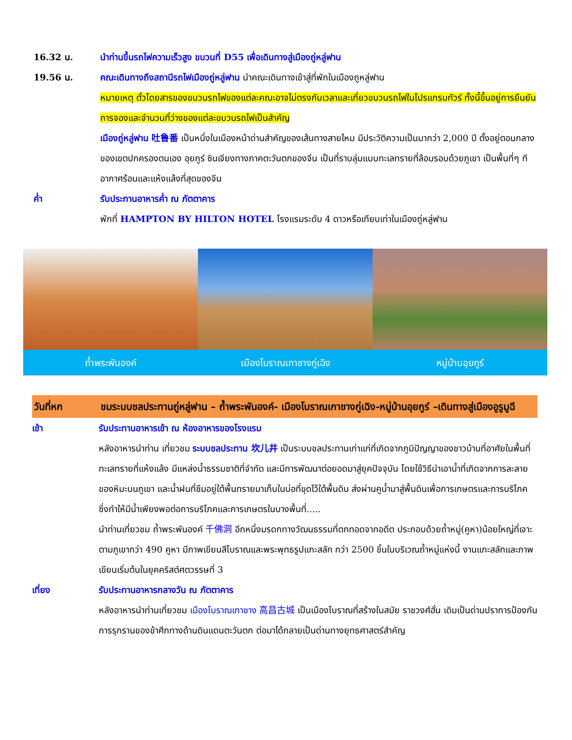16.32 น. นำท่านขึ้นรถไฟความเร็วสูง ขบวนที่ D55 เพื่อเดินทางสู่เมืองถู่หลู่ฟาน
19.56 น. คณะเดินทางถึงสถานีรถไฟเมืองถู่หลู่ฟาน นำคณะเดินทางเข้าสู่ที่พักในเมืองถูหลู่ฟาน
หมายเหตุ ตั๋วโดยสารของขบวนรถไฟของแต่ละคณะอาจไม่ตรงกับเวลาและเที่ยวขบวนรถไฟในโปรแกรมทัวร์ ทั้งนี้ขึ้นอยู่การยืนยันการจองและจำนวนที่ว่างของแต่ละขบวนรถไฟเป็นสำคัญ
เมืองถู่หลู่ฟาน 吐鲁番 เป็นหนึ่งในเมืองหน้าด่านสำคัญของเส้นทางสายไหม มีประวัติความเป็นมากว่า 2,000 ปี ตั้งอยู่ตอนกลางของเขตปกครองตนเอง อุยกูร์ ซินเจียงทางภาคตะวันตกของจีน เป็นที่ราบลุ่มแบบทะเลทรายที่ล้อมรอบด้วยภูเขา เป็นพื้นที่ๆ ทีอากาศร้อนและแห้งแล้งที่สุดของจีน
ค่ำ รับประทานอาหารค่ำ ณ ภัตตาคาร
พักที่ HAMPTON BY HILTON HOTEL โรงแรมระดับ 4 ดาวหรือเทียบเท่าในเมืองถู่หลู่ฟาน
ถ้ำพระพันองค์ เมืองโบราณเกาชางกู่เฉิง หมู่บ้านอุยกูร์
วันที่หก ชมระบบชลประทานถู่หลู่ฟาน – ถ้ำพระพันองค์- เมืองโบราณเกาชางกู่เฉิง-หมู่บ้านอุยกูร์ –เดินทางสู่เมืองอูรูมูฉี
เช้า รับประทานอาหารเช้า ณ ห้องอาหารของโรงแรม
หลังอาหารนำท่าน เที่ยวชม ระบบชลประทาน 坎儿井 เป็นระบบชลประทานเก่าแก่ที่เกิดจากภูมิปัญญาของชาวบ้านที่อาศัยในพื้นที่ทะเลทรายที่แห้งแล้ง มีแหล่งน้ำธรรมชาติที่จำกัด และมีการพัฒนาต่อยอดมาสู่ยุคปัจจุบัน โดยใช้วิธีนำเอาน้ำที่เกิดจากการละลายของหิมะบนภูเขา และน้ำฝนที่ซึมอยู่ใต้พื้นทรายมาเก็บในบ่อที่ขุดไว้ใต้พื้นดิน ส่งผ่านคูน้ำมาสู่พื้นดินเพื่อการเกษตรและการบริโภค ซึ่งทำให้มีน้ำเพียงพอต่อการบริโภคและการเกษตรในบางพื้นที่.....
นำท่านเที่ยวชม ถ้ำพระพันองค์ 千佛洞 อีกหนึ่งมรดกทางวัฒนธรรมที่ตกทอดจากอดีต ประกอบด้วยถ้ำหมู่(คูหา)น้อยใหญ่ที่เจาะตามภูเขากว่า 490 คูหา มีภาพเขียนสีโบราณและพระพุทธรูปแกะสลัก กว่า 2500 ชิ้นในบริเวณถ้ำหมู่แห่งนี้ งานแกะสลักและภาพเขียนเริ่มต้นในยุคคริสต์ศตวรรษที่ 3
เที่ยง รับประทานอาหารกลางวัน ณ ภัตตาคาร
หลังอาหารนำท่านเที่ยวชม เมืองโบราณเกาชาง 高昌古城 เป็นเมืองโบราณที่สร้างในสมัย ราชวงศ์ฮั่น เดิมเป็นด่านปราการป้องกันการรุกรานของข้าศึกทางด้านดินแดนตะวันตก ต่อมาได้กลายเป็นด่านทางยุทธศาสตร์สำคัญ